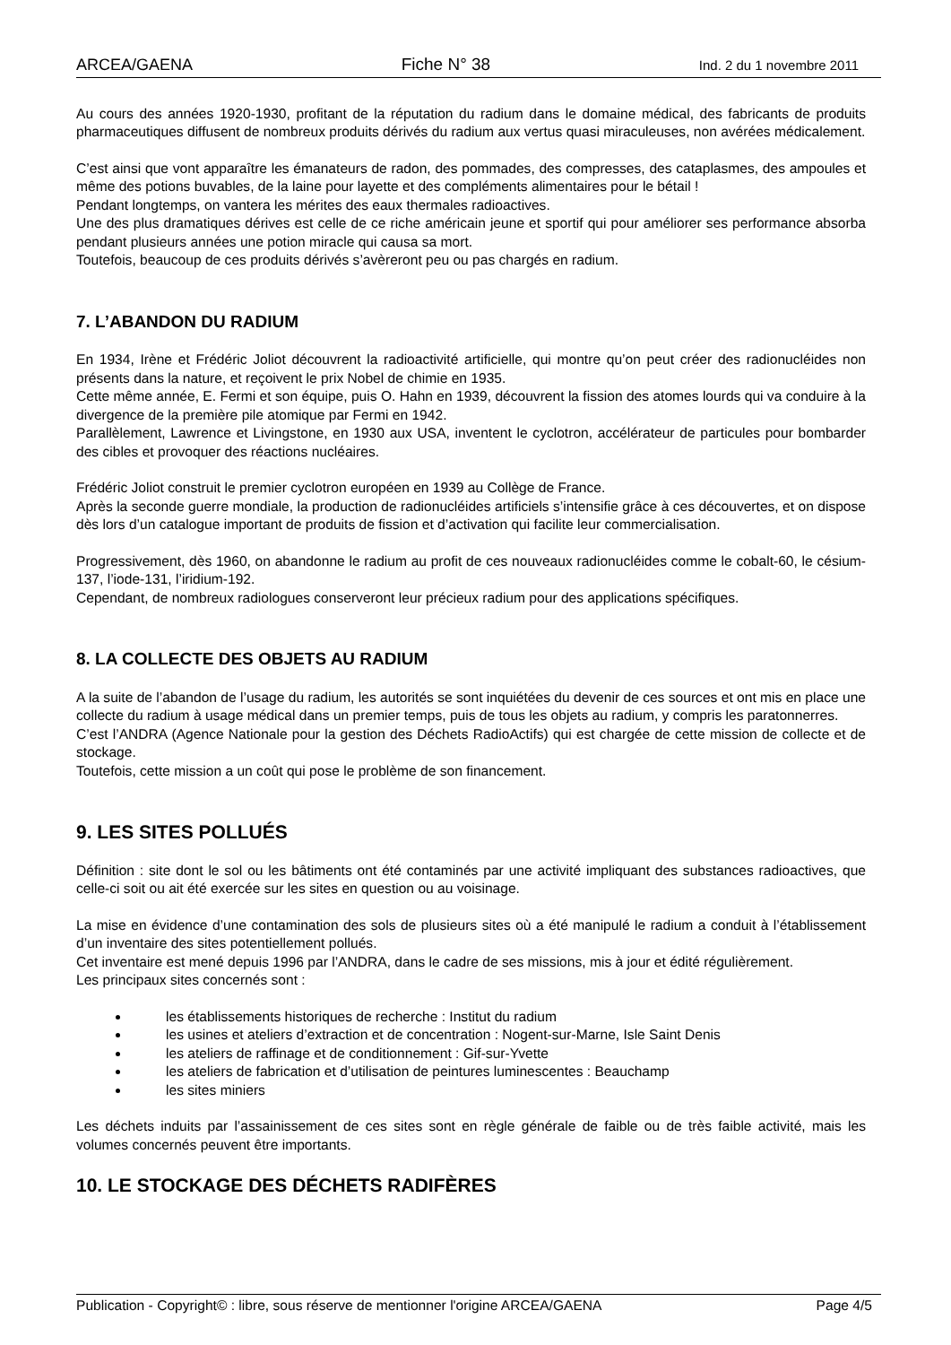ARCEA/GAENA Fiche N° 38 Ind. 2 du 1 novembre 2011
Au cours des années 1920-1930, profitant de la réputation du radium dans le domaine médical, des fabricants de produits pharmaceutiques diffusent de nombreux produits dérivés du radium aux vertus quasi miraculeuses, non avérées médicalement.
C’est ainsi que vont apparaître les émanateurs de radon, des pommades, des compresses, des cataplasmes, des ampoules et même des potions buvables, de la laine pour layette et des compléments alimentaires pour le bétail !
Pendant longtemps, on vantera les mérites des eaux thermales radioactives.
Une des plus dramatiques dérives est celle de ce riche américain jeune et sportif qui pour améliorer ses performance absorba pendant plusieurs années une potion miracle qui causa sa mort.
Toutefois, beaucoup de ces produits dérivés s’avèreront peu ou pas chargés en radium.
7. L’ABANDON DU RADIUM
En 1934, Irène et Frédéric Joliot découvrent la radioactivité artificielle, qui montre qu’on peut créer des radionucléides non présents dans la nature, et reçoivent le prix Nobel de chimie en 1935.
Cette même année, E. Fermi et son équipe, puis O. Hahn en 1939, découvrent la fission des atomes lourds qui va conduire à la divergence de la première pile atomique par Fermi en 1942.
Parallèlement, Lawrence et Livingstone, en 1930 aux USA, inventent le cyclotron, accélérateur de particules pour bombarder des cibles et provoquer des réactions nucléaires.
Frédéric Joliot construit le premier cyclotron européen en 1939 au Collège de France.
Après la seconde guerre mondiale, la production de radionucléides artificiels s’intensifie grâce à ces découvertes, et on dispose dès lors d’un catalogue important de produits de fission et d’activation qui facilite leur commercialisation.
Progressivement, dès 1960, on abandonne le radium au profit de ces nouveaux radionucléides comme le cobalt-60, le césium-137, l’iode-131, l’iridium-192.
Cependant, de nombreux radiologues conserveront leur précieux radium pour des applications spécifiques.
8. LA COLLECTE DES OBJETS AU RADIUM
A la suite de l’abandon de l’usage du radium, les autorités se sont inquiétées du devenir de ces sources et ont mis en place une collecte du radium à usage médical dans un premier temps, puis de tous les objets au radium, y compris les paratonnerres.
C’est l’ANDRA (Agence Nationale pour la gestion des Déchets RadioActifs) qui est chargée de cette mission de collecte et de stockage.
Toutefois, cette mission a un coût qui pose le problème de son financement.
9. LES SITES POLLUÉS
Définition : site dont le sol ou les bâtiments ont été contaminés par une activité impliquant des substances radioactives, que celle-ci soit ou ait été exercée sur les sites en question ou au voisinage.
La mise en évidence d’une contamination des sols de plusieurs sites où a été manipulé le radium a conduit à l’établissement d’un inventaire des sites potentiellement pollués.
Cet inventaire est mené depuis 1996 par l’ANDRA, dans le cadre de ses missions, mis à jour et édité régulièrement.
Les principaux sites concernés sont :
les établissements historiques de recherche : Institut du radium
les usines et ateliers d’extraction et de concentration : Nogent-sur-Marne, Isle Saint Denis
les ateliers de raffinage et de conditionnement : Gif-sur-Yvette
les ateliers de fabrication et d’utilisation de peintures luminescentes : Beauchamp
les sites miniers
Les déchets induits par l’assainissement de ces sites sont en règle générale de faible ou de très faible activité, mais les volumes concernés peuvent être importants.
10. LE STOCKAGE DES DÉCHETS RADIFÈRES
Publication - Copyright© : libre, sous réserve de mentionner l'origine ARCEA/GAENA Page 4/5